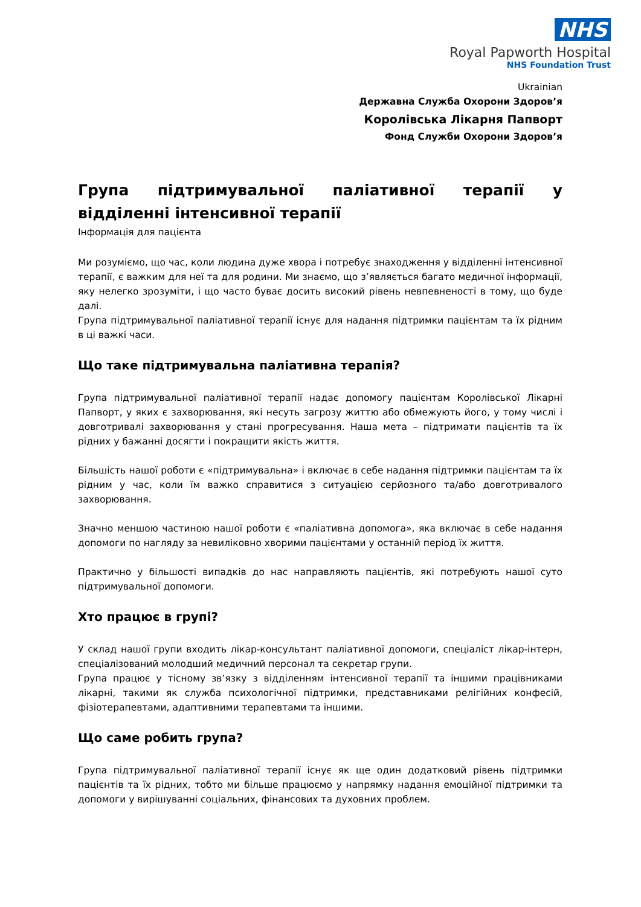NHS
Royal Papworth Hospital
NHS Foundation Trust
Ukrainian
Державна Служба Охорони Здоров’я
Королівська Лікарня Папворт
Фонд Служби Охорони Здоров’я
Група підтримувальної паліативної терапії у відділенні інтенсивної терапії
Інформація для пацієнта
Ми розуміємо, що час, коли людина дуже хвора і потребує знаходження у відділенні інтенсивної терапії, є важким для неї та для родини. Ми знаємо, що з’являється багато медичної інформації, яку нелегко зрозуміти, і що часто буває досить високий рівень невпевненості в тому, що буде далі.
Група підтримувальної паліативної терапії існує для надання підтримки пацієнтам та їх рідним в ці важкі часи.
Що таке підтримувальна паліативна терапія?
Група підтримувальної паліативної терапії надає допомогу пацієнтам Королівської Лікарні Папворт, у яких є захворювання, які несуть загрозу життю або обмежують його, у тому числі і довготривалі захворювання у стані прогресування. Наша мета – підтримати пацієнтів та їх рідних у бажанні досягти і покращити якість життя.
Більшість нашої роботи є «підтримувальна» і включає в себе надання підтримки пацієнтам та їх рідним у час, коли їм важко справитися з ситуацією серйозного та/або довготривалого захворювання.
Значно меншою частиною нашої роботи є «паліативна допомога», яка включає в себе надання допомоги по нагляду за невиліковно хворими пацієнтами у останній період їх життя.
Практично у більшості випадків до нас направляють пацієнтів, які потребують нашої суто підтримувальної допомоги.
Хто працює в групі?
У склад нашої групи входить лікар-консультант паліативної допомоги, спеціаліст лікар-інтерн, спеціалізований молодший медичний персонал та секретар групи.
Група працює у тісному зв’язку з відділенням інтенсивної терапії та іншими працівниками лікарні, такими як служба психологічної підтримки, представниками релігійних конфесій, фізіотерапевтами, адаптивними терапевтами та іншими.
Що саме робить група?
Група підтримувальної паліативної терапії існує як ще один додатковий рівень підтримки пацієнтів та їх рідних, тобто ми більше працюємо у напрямку надання емоційної підтримки та допомоги у вирішуванні соціальних, фінансових та духовних проблем.